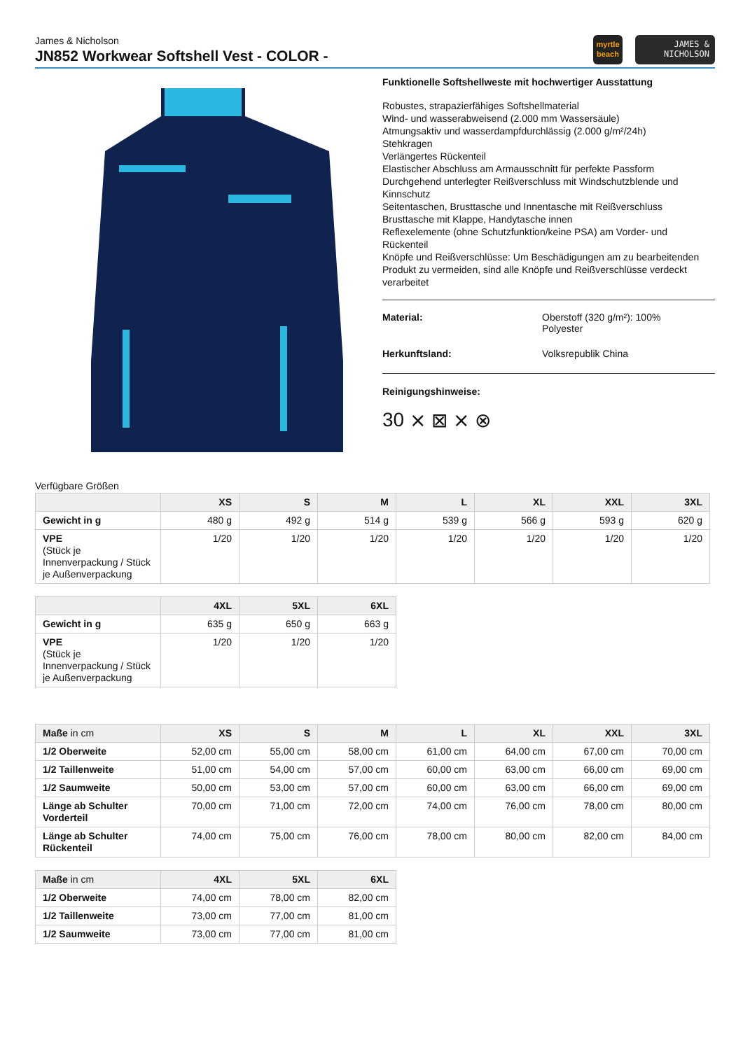James & Nicholson
JN852 Workwear Softshell Vest - COLOR -
myrtle
beach
JAMES &
NICHOLSON
Funktionelle Softshellweste mit hochwertiger Ausstattung
Robustes, strapazierfähiges Softshellmaterial
Wind- und wasserabweisend (2.000 mm Wassersäule)
Atmungsaktiv und wasserdampfdurchlässig (2.000 g/m²/24h)
Stehkragen
Verlängertes Rückenteil
Elastischer Abschluss am Armausschnitt für perfekte Passform
Durchgehend unterlegter Reißverschluss mit Windschutzblende und Kinnschutz
Seitentaschen, Brusttasche und Innentasche mit Reißverschluss
Brusttasche mit Klappe, Handytasche innen
Reflexelemente (ohne Schutzfunktion/keine PSA) am Vorder- und Rückenteil
Knöpfe und Reißverschlüsse: Um Beschädigungen am zu bearbeitenden Produkt zu vermeiden, sind alle Knöpfe und Reißverschlüsse verdeckt verarbeitet
Material: Oberstoff (320 g/m²): 100%
Polyester
Herkunftsland: Volksrepublik China
Reinigungshinweise:
30 ⨯ ⊠ ⨯ ⊗
Verfügbare Größen
| | XS | S | M | L | XL | XXL | 3XL |
| --- | --- | --- | --- | --- | --- | --- | --- |
| Gewicht in g | 480 g | 492 g | 514 g | 539 g | 566 g | 593 g | 620 g |
| VPE (Stück je Innenverpackung / Stück je Außenverpackung | 1/20 | 1/20 | 1/20 | 1/20 | 1/20 | 1/20 | 1/20 |
| | 4XL | 5XL | 6XL |
| --- | --- | --- | --- |
| Gewicht in g | 635 g | 650 g | 663 g |
| VPE (Stück je Innenverpackung / Stück je Außenverpackung | 1/20 | 1/20 | 1/20 |
| Maße in cm | XS | S | M | L | XL | XXL | 3XL |
| --- | --- | --- | --- | --- | --- | --- | --- |
| 1/2 Oberweite | 52,00 cm | 55,00 cm | 58,00 cm | 61,00 cm | 64,00 cm | 67,00 cm | 70,00 cm |
| 1/2 Taillenweite | 51,00 cm | 54,00 cm | 57,00 cm | 60,00 cm | 63,00 cm | 66,00 cm | 69,00 cm |
| 1/2 Saumweite | 50,00 cm | 53,00 cm | 57,00 cm | 60,00 cm | 63,00 cm | 66,00 cm | 69,00 cm |
| Länge ab Schulter Vorderteil | 70,00 cm | 71,00 cm | 72,00 cm | 74,00 cm | 76,00 cm | 78,00 cm | 80,00 cm |
| Länge ab Schulter Rückenteil | 74,00 cm | 75,00 cm | 76,00 cm | 78,00 cm | 80,00 cm | 82,00 cm | 84,00 cm |
| Maße in cm | 4XL | 5XL | 6XL |
| --- | --- | --- | --- |
| 1/2 Oberweite | 74,00 cm | 78,00 cm | 82,00 cm |
| 1/2 Taillenweite | 73,00 cm | 77,00 cm | 81,00 cm |
| 1/2 Saumweite | 73,00 cm | 77,00 cm | 81,00 cm |